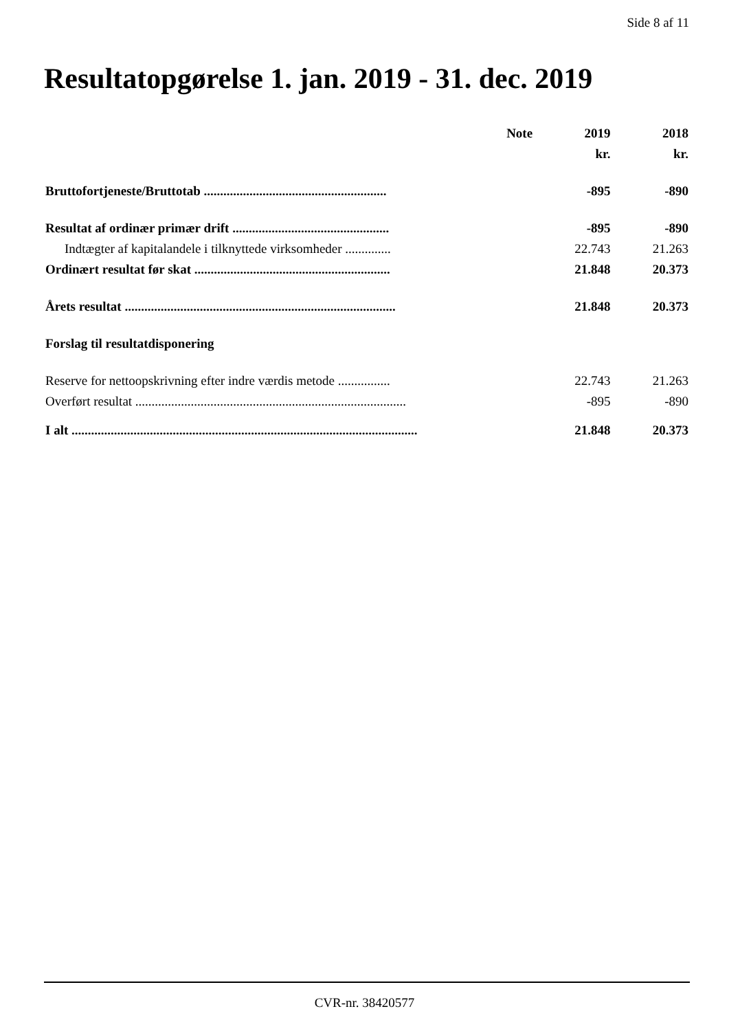Side 8 af 11
Resultatopgørelse 1. jan. 2019 - 31. dec. 2019
| | Note | 2019 | 2018 |
| --- | --- | --- | --- |
| | | kr. | kr. |
| Bruttofortjeneste/Bruttotab ........................................................ | | -895 | -890 |
| Resultat af ordinær primær drift ................................................ | | -895 | -890 |
| Indtægter af kapitalandele i tilknyttede virksomheder .............. | | 22.743 | 21.263 |
| Ordinært resultat før skat ............................................................ | | 21.848 | 20.373 |
| Årets resultat ................................................................................... | | 21.848 | 20.373 |
| Forslag til resultatdisponering | | | |
| Reserve for nettoopskrivning efter indre værdis metode ................ | | 22.743 | 21.263 |
| Overført resultat ................................................................................... | | -895 | -890 |
| I alt .......................................................................................................... | | 21.848 | 20.373 |
CVR-nr. 38420577